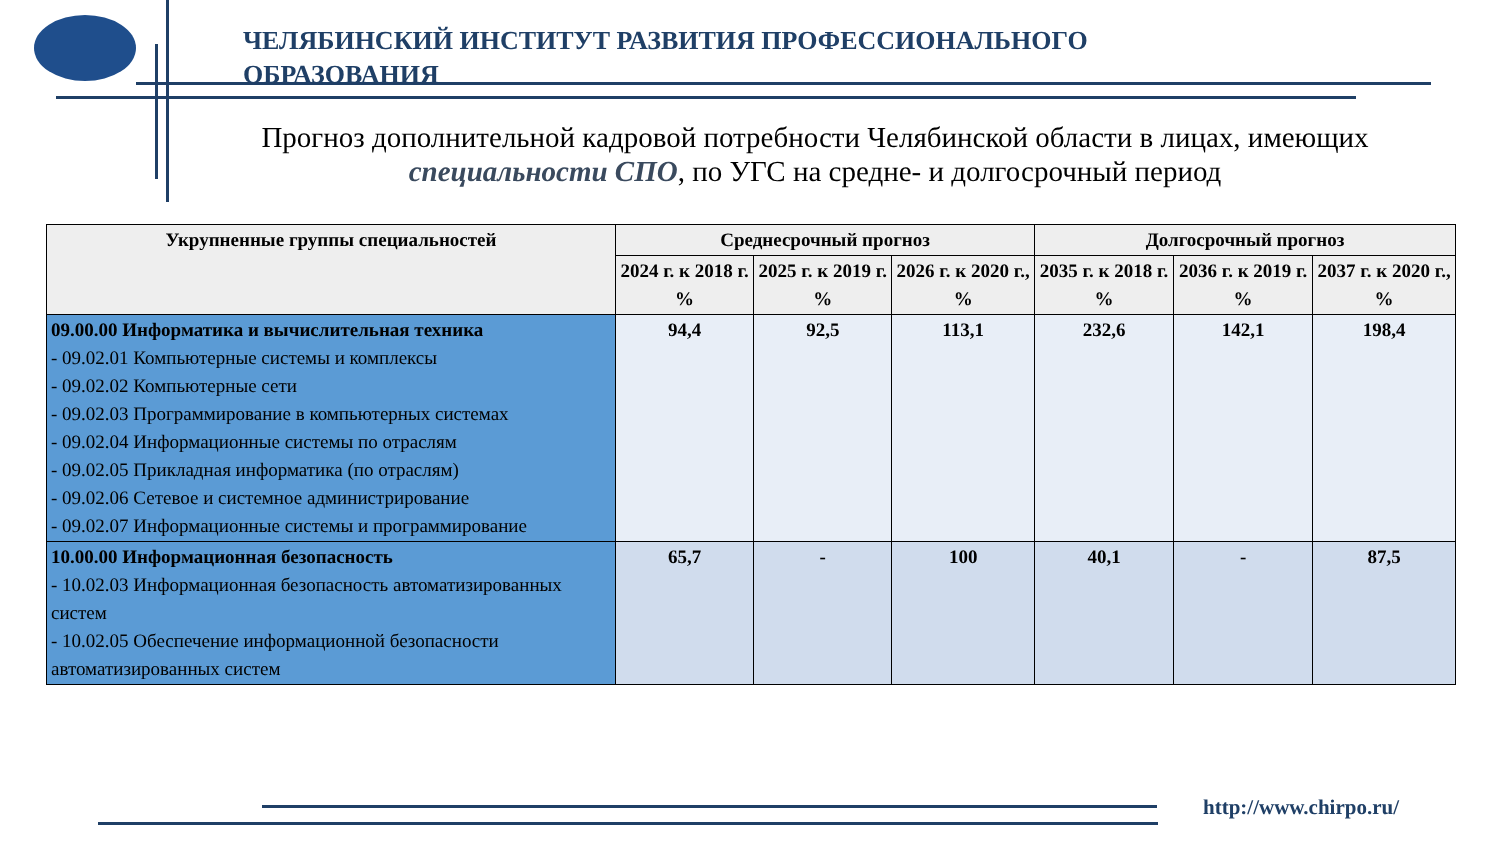ЧЕЛЯБИНСКИЙ ИНСТИТУТ РАЗВИТИЯ ПРОФЕССИОНАЛЬНОГО ОБРАЗОВАНИЯ
Прогноз дополнительной кадровой потребности Челябинской области в лицах, имеющих специальности СПО, по УГС на средне- и долгосрочный период
| Укрупненные группы специальностей | Среднесрочный прогноз | | | Долгосрочный прогноз | | |
| --- | --- | --- | --- | --- | --- | --- |
| | 2024 г. к 2018 г. % | 2025 г. к 2019 г. % | 2026 г. к 2020 г., % | 2035 г. к 2018 г. % | 2036 г. к 2019 г. % | 2037 г. к 2020 г., % |
| 09.00.00 Информатика и вычислительная техника - 09.02.01 Компьютерные системы и комплексы - 09.02.02 Компьютерные сети - 09.02.03 Программирование в компьютерных системах - 09.02.04 Информационные системы по отраслям - 09.02.05 Прикладная информатика (по отраслям) - 09.02.06 Сетевое и системное администрирование - 09.02.07 Информационные системы и программирование | 94,4 | 92,5 | 113,1 | 232,6 | 142,1 | 198,4 |
| 10.00.00 Информационная безопасность - 10.02.03 Информационная безопасность автоматизированных систем - 10.02.05 Обеспечение информационной безопасности автоматизированных систем | 65,7 | - | 100 | 40,1 | - | 87,5 |
http://www.chirpo.ru/